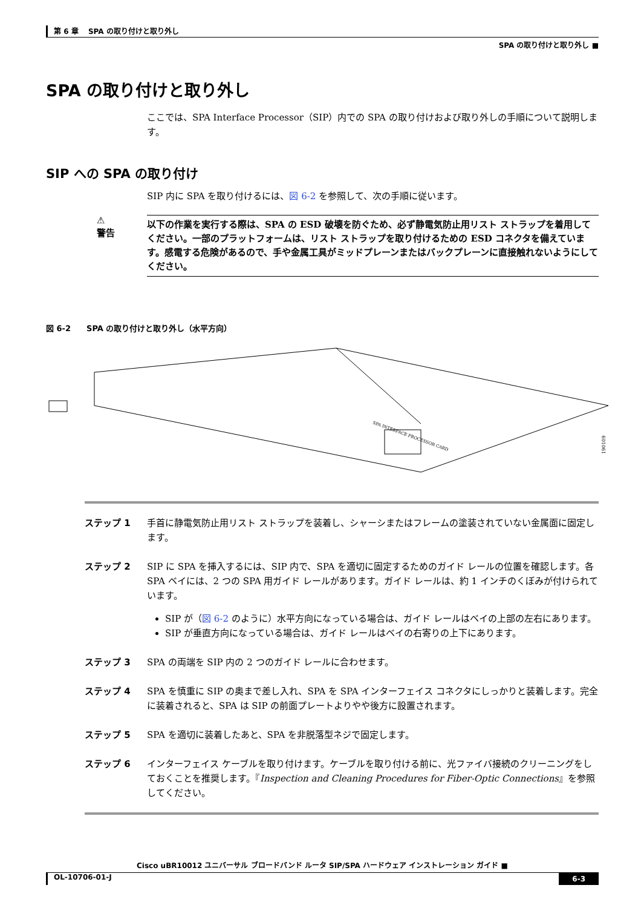第 6 章　 SPA の取り付けと取り外し
SPA の取り付けと取り外し ■
SPA の取り付けと取り外し
ここでは、SPA Interface Processor（SIP）内での SPA の取り付けおよび取り外しの手順について説明します。
SIP への SPA の取り付け
SIP 内に SPA を取り付けるには、図 6-2 を参照して、次の手順に従います。
⚠
警告
以下の作業を実行する際は、SPA の ESD 破壊を防ぐため、必ず静電気防止用リスト ストラップを着用してください。一部のプラットフォームは、リスト ストラップを取り付けるための ESD コネクタを備えています。感電する危険があるので、手や金属工具がミッドプレーンまたはバックプレーンに直接触れないようにしてください。
図 6-2　　SPA の取り付けと取り外し（水平方向）
SPA INTERFACE PROCESSOR CARD
190109
ステップ 1 手首に静電気防止用リスト ストラップを装着し、シャーシまたはフレームの塗装されていない金属面に固定します。
ステップ 2 SIP に SPA を挿入するには、SIP 内で、SPA を適切に固定するためのガイド レールの位置を確認します。各 SPA ベイには、2 つの SPA 用ガイド レールがあります。ガイド レールは、約 1 インチのくぼみが付けられています。
SIP が（図 6-2 のように）水平方向になっている場合は、ガイド レールはベイの上部の左右にあります。
SIP が垂直方向になっている場合は、ガイド レールはベイの右寄りの上下にあります。
ステップ 3 SPA の両端を SIP 内の 2 つのガイド レールに合わせます。
ステップ 4 SPA を慎重に SIP の奥まで差し入れ、SPA を SPA インターフェイス コネクタにしっかりと装着します。完全に装着されると、SPA は SIP の前面プレートよりやや後方に設置されます。
ステップ 5 SPA を適切に装着したあと、SPA を非脱落型ネジで固定します。
ステップ 6 インターフェイス ケーブルを取り付けます。ケーブルを取り付ける前に、光ファイバ接続のクリーニングをしておくことを推奨します。『Inspection and Cleaning Procedures for Fiber-Optic Connections』を参照してください。
Cisco uBR10012 ユニバーサル ブロードバンド ルータ SIP/SPA ハードウェア インストレーション ガイド ■
OL-10706-01-J 6-3